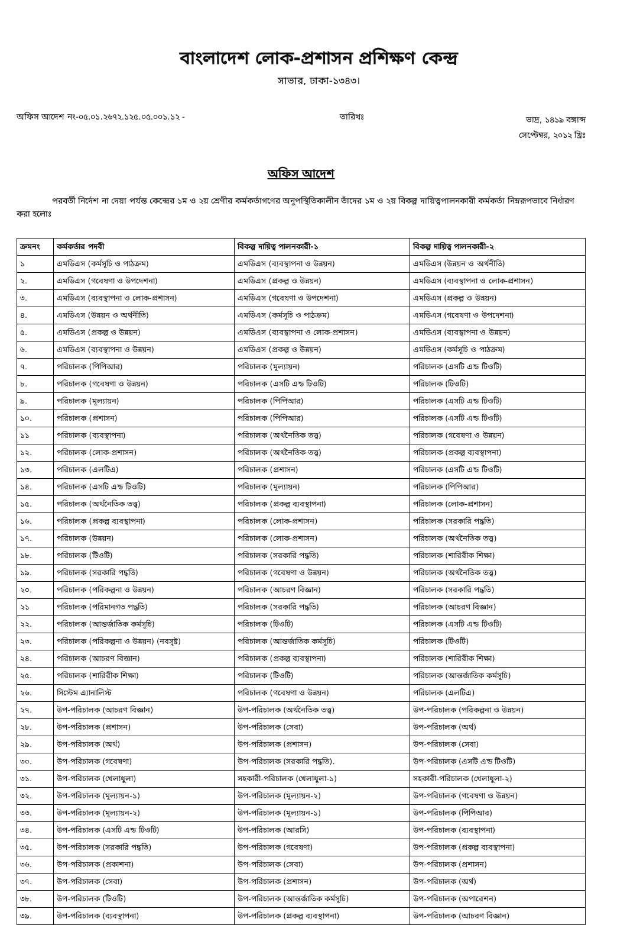বাংলাদেশ লোক-প্রশাসন প্রশিক্ষণ কেন্দ্র
সাভার, ঢাকা-১৩৪৩।
অফিস আদেশ নং-০৫.০১.২৬৭২.১২৫.০৫.০০১.১২ - তারিখঃ ভাদ্র, ১৪১৯ বঙ্গাব্দ
সেপ্টেম্বর, ২০১২ খ্রিঃ
অফিস আদেশ
পরবর্তী নির্দেশ না দেয়া পর্যন্ত কেন্দ্রের ১ম ও ২য় শ্রেণীর কর্মকর্তাগণের অনুপস্থিতিকালীন তাঁদের ১ম ও ২য় বিকল্প দায়িত্বপালনকারী কর্মকর্তা নিম্নরূপভাবে নির্ধারণ করা হলোঃ
| ক্রমনং | কর্মকর্তার পদবী | বিকল্প দায়িত্ব পালনকারী-১ | বিকল্প দায়িত্ব পালনকারী-২ |
| --- | --- | --- | --- |
| ১ | এমডিএস (কর্মসূচি ও পাঠক্রম) | এমডিএস (ব্যবস্থাপনা ও উন্নয়ন) | এমডিএস (উন্নয়ন ও অর্থনীতি) |
| ২. | এমডিএস (গবেষণা ও উপদেশনা) | এমডিএস (প্রকল্প ও উন্নয়ন) | এমডিএস (ব্যবস্থাপনা ও লোক-প্রশাসন) |
| ৩. | এমডিএস (ব্যবস্থাপনা ও লোক-প্রশাসন) | এমডিএস (গবেষণা ও উপদেশনা) | এমডিএস (প্রকল্প ও উন্নয়ন) |
| ৪. | এমডিএস (উন্নয়ন ও অর্থনীতি) | এমডিএস (কর্মসূচি ও পাঠক্রম) | এমডিএস (গবেষণা ও উপদেশনা) |
| ৫. | এমডিএস (প্রকল্প ও উন্নয়ন) | এমডিএস (ব্যবস্থাপনা ও লোক-প্রশাসন) | এমডিএস (ব্যবস্থাপনা ও উন্নয়ন) |
| ৬. | এমডিএস (ব্যবস্থাপনা ও উন্নয়ন) | এমডিএস (প্রকল্প ও উন্নয়ন) | এমডিএস (কর্মসূচি ও পাঠক্রম) |
| ৭. | পরিচালক (পিপিআর) | পরিচালক (মূল্যায়ন) | পরিচালক (এসটি এন্ড টিওটি) |
| ৮. | পরিচালক (গবেষণা ও উন্নয়ন) | পরিচালক (এসটি এন্ড টিওটি) | পরিচালক (টিওটি) |
| ৯. | পরিচালক (মূল্যায়ন) | পরিচালক (পিপিআর) | পরিচালক (এসটি এন্ড টিওটি) |
| ১০. | পরিচালক (প্রশাসন) | পরিচালক (পিপিআর) | পরিচালক (এসটি এন্ড টিওটি) |
| ১১ | পরিচালক (ব্যবস্থাপনা) | পরিচালক (অর্থনৈতিক তত্ত্ব) | পরিচালক (গবেষণা ও উন্নয়ন) |
| ১২. | পরিচালক (লোক-প্রশাসন) | পরিচালক (অর্থনৈতিক তত্ত্ব) | পরিচালক (প্রকল্প ব্যবস্থাপনা) |
| ১৩. | পরিচালক (এলটিএ) | পরিচালক (প্রশাসন) | পরিচালক (এসটি এন্ড টিওটি) |
| ১৪. | পরিচালক (এসটি এন্ড টিওটি) | পরিচালক (মূল্যায়ন) | পরিচালক (পিপিআর) |
| ১৫. | পরিচালক (অর্থনৈতিক তত্ত্ব) | পরিচালক (প্রকল্প ব্যবস্থাপনা) | পরিচালক (লোক-প্রশাসন) |
| ১৬. | পরিচালক (প্রকল্প ব্যবস্থাপনা) | পরিচালক (লোক-প্রশাসন) | পরিচালক (সরকারি পদ্ধতি) |
| ১৭. | পরিচালক (উন্নয়ন) | পরিচালক (লোক-প্রশাসন) | পরিচালক (অর্থনৈতিক তত্ত্ব) |
| ১৮. | পরিচালক (টিওটি) | পরিচালক (সরকারি পদ্ধতি) | পরিচালক (শারিরীক শিক্ষা) |
| ১৯. | পরিচালক (সরকারি পদ্ধতি) | পরিচালক (গবেষণা ও উন্নয়ন) | পরিচালক (অর্থনৈতিক তত্ত্ব) |
| ২০. | পরিচালক (পরিকল্পনা ও উন্নয়ন) | পরিচালক (আচরণ বিজ্ঞান) | পরিচালক (সরকারি পদ্ধতি) |
| ২১ | পরিচালক (পরিমানগত পদ্ধতি) | পরিচালক (সরকারি পদ্ধতি) | পরিচালক (আচরণ বিজ্ঞান) |
| ২২. | পরিচালক (আন্তর্জাতিক কর্মসূচি) | পরিচালক (টিওটি) | পরিচালক (এসটি এন্ড টিওটি) |
| ২৩. | পরিচালক (পরিকল্পনা ও উন্নয়ন) (নবসৃষ্ট) | পরিচালক (আন্তর্জাতিক কর্মসূচি) | পরিচালক (টিওটি) |
| ২৪. | পরিচালক (আচরণ বিজ্ঞান) | পরিচালক (প্রকল্প ব্যবস্থাপনা) | পরিচালক (শারিরীক শিক্ষা) |
| ২৫. | পরিচালক (শারিরীক শিক্ষা) | পরিচালক (টিওটি) | পরিচালক (আন্তর্জাতিক কর্মসূচি) |
| ২৬. | সিস্টেম এ্যানালিস্ট | পরিচালক (গবেষণা ও উন্নয়ন) | পরিচালক (এলটিএ) |
| ২৭. | উপ-পরিচালক (আচরণ বিজ্ঞান) | উপ-পরিচালক (অর্থনৈতিক তত্ত্ব) | উপ-পরিচালক (পরিকল্পনা ও উন্নয়ন) |
| ২৮. | উপ-পরিচালক (প্রশাসন) | উপ-পরিচালক (সেবা) | উপ-পরিচালক (অর্থ) |
| ২৯. | উপ-পরিচালক (অর্থ) | উপ-পরিচালক (প্রশাসন) | উপ-পরিচালক (সেবা) |
| ৩০. | উপ-পরিচালক (গবেষণা) | উপ-পরিচালক (সরকারি পদ্ধতি). | উপ-পরিচালক (এসটি এন্ড টিওটি) |
| ৩১. | উপ-পরিচালক (খেলাধুলা) | সহকারী-পরিচালক (খেলাধুলা-১) | সহকারী-পরিচালক (খেলাধুলা-২) |
| ৩২. | উপ-পরিচালক (মূল্যায়ন-১) | উপ-পরিচালক (মূল্যায়ন-২) | উপ-পরিচালক (গবেষণা ও উন্নয়ন) |
| ৩৩. | উপ-পরিচালক (মূল্যায়ন-২) | উপ-পরিচালক (মূল্যায়ন-১) | উপ-পরিচালক (পিপিআর) |
| ৩৪. | উপ-পরিচালক (এসটি এন্ড টিওটি) | উপ-পরিচালক (আরসি) | উপ-পরিচালক (ব্যবস্থাপনা) |
| ৩৫. | উপ-পরিচালক (সরকারি পদ্ধতি) | উপ-পরিচালক (গবেষণা) | উপ-পরিচালক (প্রকল্প ব্যবস্থাপনা) |
| ৩৬. | উপ-পরিচালক (প্রকাশনা) | উপ-পরিচালক (সেবা) | উপ-পরিচালক (প্রশাসন) |
| ৩৭. | উপ-পরিচালক (সেবা) | উপ-পরিচালক (প্রশাসন) | উপ-পরিচালক (অর্থ) |
| ৩৮. | উপ-পরিচালক (টিওটি) | উপ-পরিচালক (আন্তর্জাতিক কর্মসূচি) | উপ-পরিচালক (অপারেশন) |
| ৩৯. | উপ-পরিচালক (ব্যবস্থাপনা) | উপ-পরিচালক (প্রকল্প ব্যবস্থাপনা) | উপ-পরিচালক (আচরণ বিজ্ঞান) |